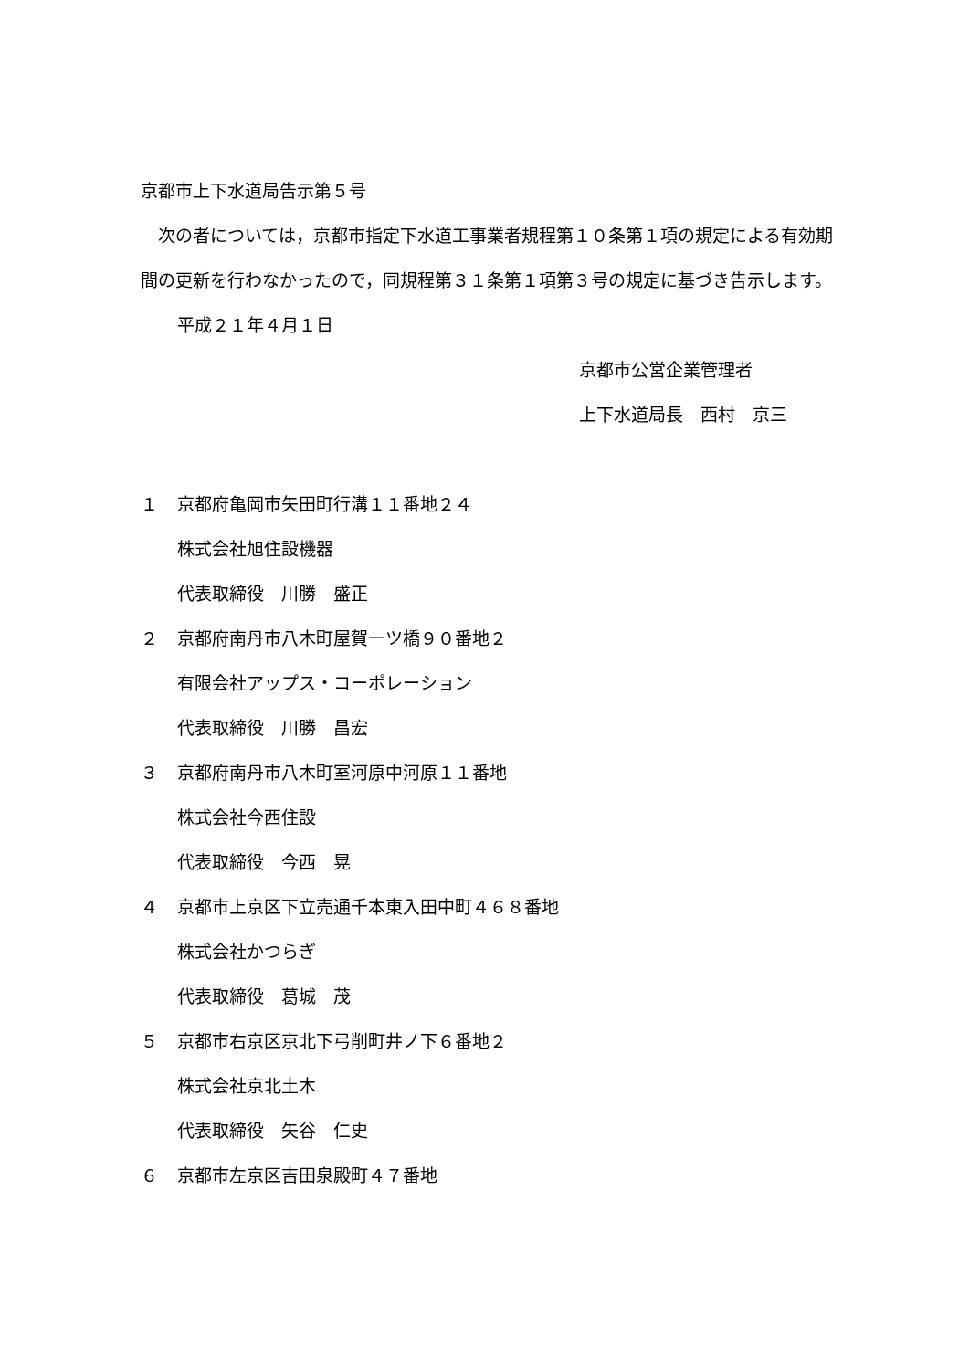京都市上下水道局告示第５号
　次の者については，京都市指定下水道工事業者規程第１０条第１項の規定による有効期間の更新を行わなかったので，同規程第３１条第１項第３号の規定に基づき告示します。
平成２１年４月１日
京都市公営企業管理者
上下水道局長　西村　京三
１ 京都府亀岡市矢田町行溝１１番地２４
株式会社旭住設機器
代表取締役　川勝　盛正
２ 京都府南丹市八木町屋賀一ツ橋９０番地２
有限会社アップス・コーポレーション
代表取締役　川勝　昌宏
３ 京都府南丹市八木町室河原中河原１１番地
株式会社今西住設
代表取締役　今西　晃
４ 京都市上京区下立売通千本東入田中町４６８番地
株式会社かつらぎ
代表取締役　葛城　茂
５ 京都市右京区京北下弓削町井ノ下６番地２
株式会社京北土木
代表取締役　矢谷　仁史
６ 京都市左京区吉田泉殿町４７番地